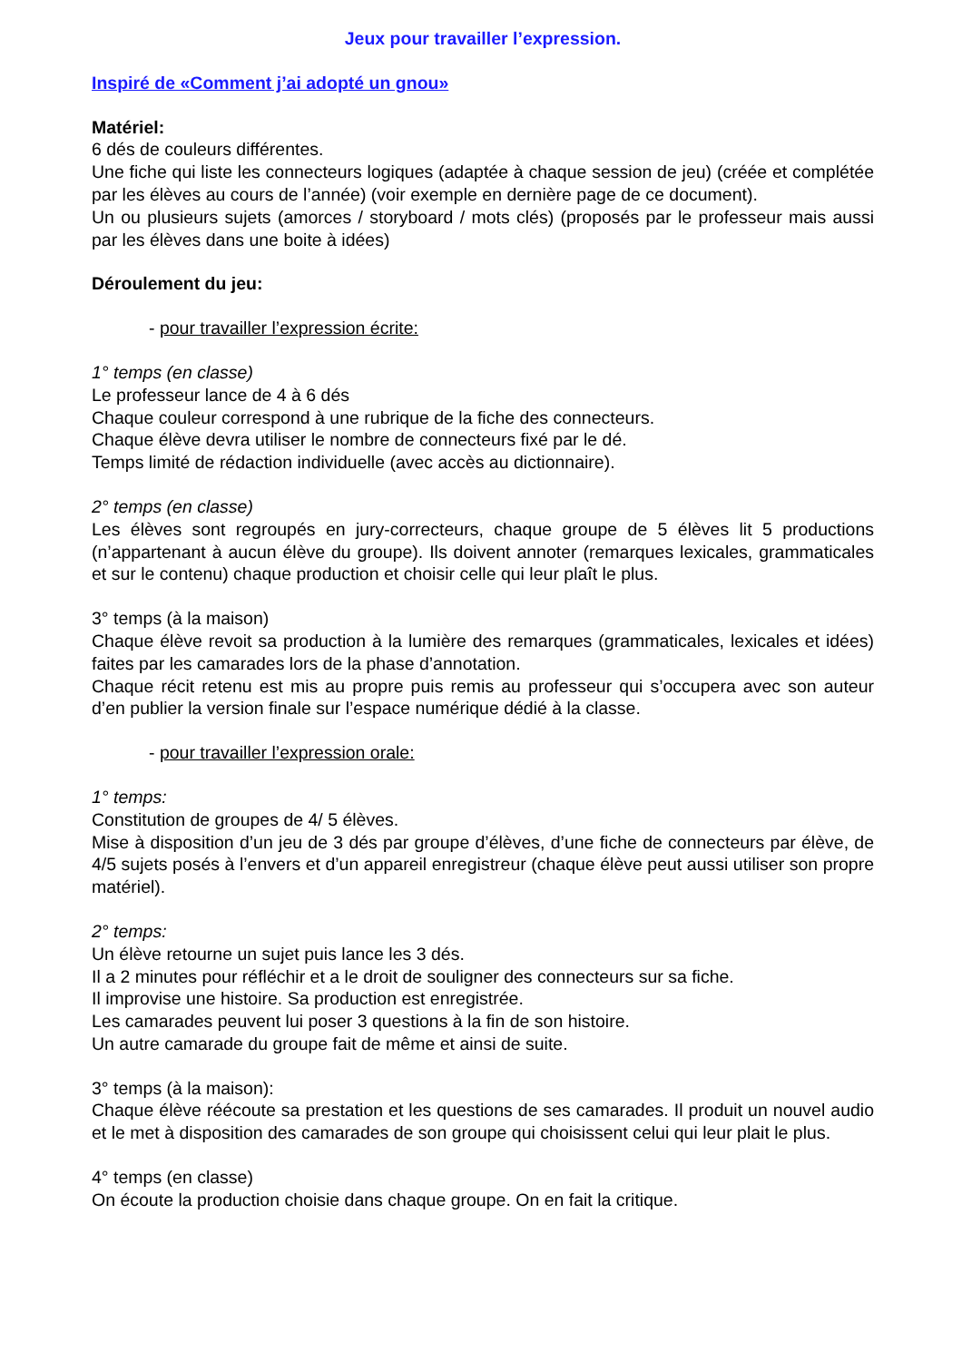Jeux pour travailler l’expression.
Inspiré de «Comment j’ai adopté un gnou»
Matériel:
6 dés de couleurs différentes.
Une fiche qui liste les connecteurs logiques (adaptée à chaque session de jeu) (créée et complétée par les élèves au cours de l’année) (voir exemple en dernière page de ce document).
Un ou plusieurs sujets (amorces / storyboard / mots clés) (proposés par le professeur mais aussi par les élèves dans une boite à idées)
Déroulement du jeu:
- pour travailler l’expression écrite:
1° temps (en classe)
Le professeur lance de 4 à 6 dés
Chaque couleur correspond à une rubrique de la fiche des connecteurs.
Chaque élève devra utiliser le nombre de connecteurs fixé par le dé.
Temps limité de rédaction individuelle (avec accès au dictionnaire).
2° temps (en classe)
Les élèves sont regroupés en jury-correcteurs, chaque groupe de 5 élèves lit 5 productions (n’appartenant à aucun élève du groupe). Ils doivent annoter (remarques lexicales, grammaticales et sur le contenu) chaque production et choisir celle qui leur plaît le plus.
3° temps (à la maison)
Chaque élève revoit sa production à la lumière des remarques (grammaticales, lexicales et idées) faites par les camarades lors de la phase d’annotation.
Chaque récit retenu est mis au propre puis remis au professeur qui s’occupera avec son auteur d’en publier la version finale sur l’espace numérique dédié à la classe.
- pour travailler l’expression orale:
1° temps:
Constitution de groupes de 4/ 5 élèves.
Mise à disposition d’un jeu de 3 dés par groupe d’élèves, d’une fiche de connecteurs par élève, de 4/5 sujets posés à l’envers et d’un appareil enregistreur (chaque élève peut aussi utiliser son propre matériel).
2° temps:
Un élève retourne un sujet puis lance les 3 dés.
Il a 2 minutes pour réfléchir et a le droit de souligner des connecteurs sur sa fiche.
Il improvise une histoire. Sa production est enregistrée.
Les camarades peuvent lui poser 3 questions à la fin de son histoire.
Un autre camarade du groupe fait de même et ainsi de suite.
3° temps (à la maison):
Chaque élève réécoute sa prestation et les questions de ses camarades. Il produit un nouvel audio et le met à disposition des camarades de son groupe qui choisissent celui qui leur plait le plus.
4° temps (en classe)
On écoute la production choisie dans chaque groupe. On en fait la critique.